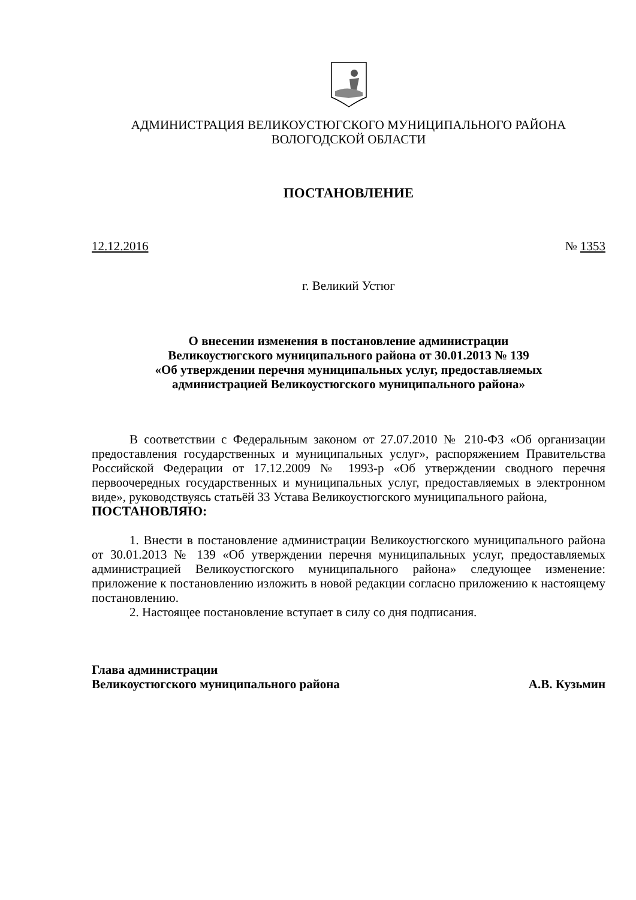АДМИНИСТРАЦИЯ ВЕЛИКОУСТЮГСКОГО МУНИЦИПАЛЬНОГО РАЙОНА
ВОЛОГОДСКОЙ ОБЛАСТИ
ПОСТАНОВЛЕНИЕ
12.12.2016 № 1353
г. Великий Устюг
О внесении изменения в постановление администрации
Великоустюгского муниципального района от 30.01.2013 № 139
«Об утверждении перечня муниципальных услуг, предоставляемых
администрацией Великоустюгского муниципального района»
В соответствии с Федеральным законом от 27.07.2010 № 210-ФЗ «Об организации предоставления государственных и муниципальных услуг», распоряжением Правительства Российской Федерации от 17.12.2009 № 1993-р «Об утверждении сводного перечня первоочередных государственных и муниципальных услуг, предоставляемых в электронном виде», руководствуясь статьёй 33 Устава Великоустюгского муниципального района,
ПОСТАНОВЛЯЮ:
1. Внести в постановление администрации Великоустюгского муниципального района от 30.01.2013 № 139 «Об утверждении перечня муниципальных услуг, предоставляемых администрацией Великоустюгского муниципального района» следующее изменение: приложение к постановлению изложить в новой редакции согласно приложению к настоящему постановлению.
2. Настоящее постановление вступает в силу со дня подписания.
Глава администрации
Великоустюгского муниципального района А.В. Кузьмин